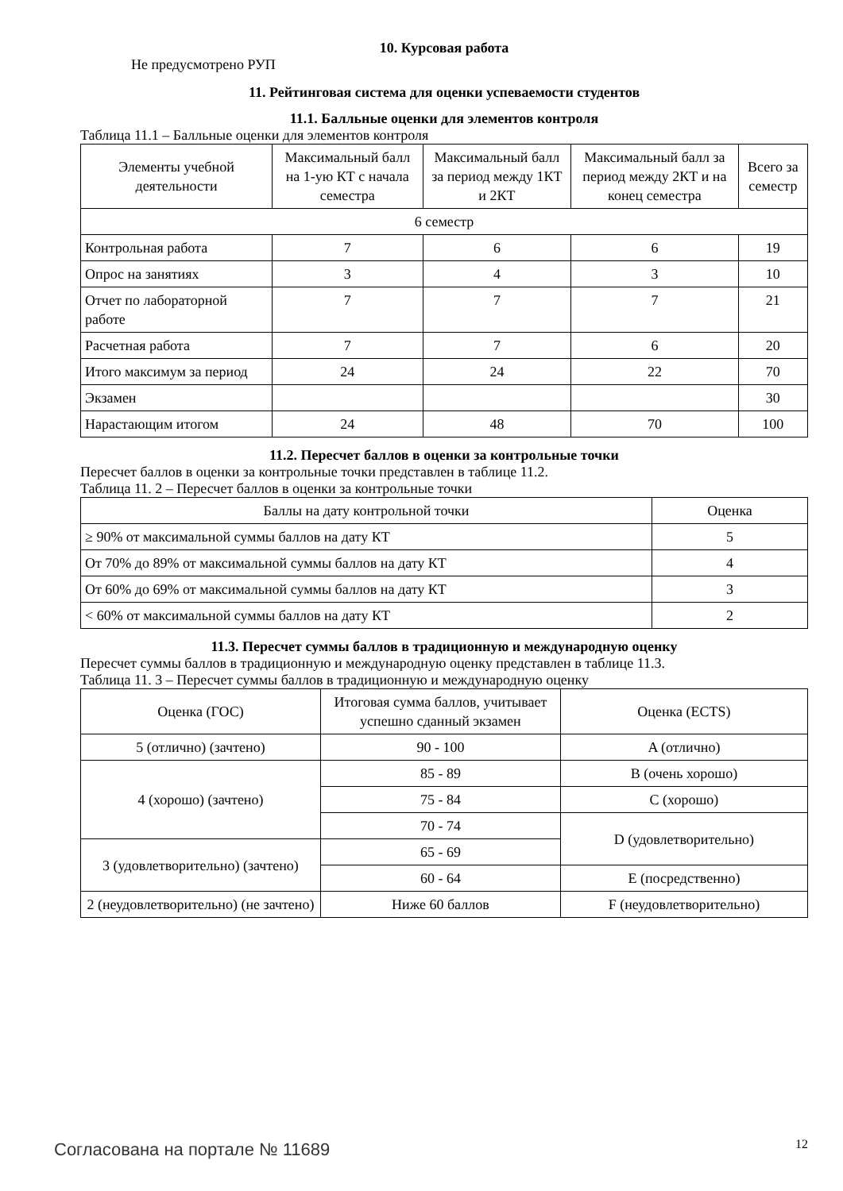10. Курсовая работа
Не предусмотрено РУП
11. Рейтинговая система для оценки успеваемости студентов
11.1. Балльные оценки для элементов контроля
Таблица 11.1 – Балльные оценки для элементов контроля
| Элементы учебной деятельности | Максимальный балл на 1-ую КТ с начала семестра | Максимальный балл за период между 1КТ и 2КТ | Максимальный балл за период между 2КТ и на конец семестра | Всего за семестр |
| --- | --- | --- | --- | --- |
| 6 семестр | | | | |
| Контрольная работа | 7 | 6 | 6 | 19 |
| Опрос на занятиях | 3 | 4 | 3 | 10 |
| Отчет по лабораторной работе | 7 | 7 | 7 | 21 |
| Расчетная работа | 7 | 7 | 6 | 20 |
| Итого максимум за период | 24 | 24 | 22 | 70 |
| Экзамен | | | | 30 |
| Нарастающим итогом | 24 | 48 | 70 | 100 |
11.2. Пересчет баллов в оценки за контрольные точки
Пересчет баллов в оценки за контрольные точки представлен в таблице 11.2.
Таблица 11. 2 – Пересчет баллов в оценки за контрольные точки
| Баллы на дату контрольной точки | Оценка |
| --- | --- |
| ≥ 90% от максимальной суммы баллов на дату КТ | 5 |
| От 70% до 89% от максимальной суммы баллов на дату КТ | 4 |
| От 60% до 69% от максимальной суммы баллов на дату КТ | 3 |
| < 60% от максимальной суммы баллов на дату КТ | 2 |
11.3. Пересчет суммы баллов в традиционную и международную оценку
Пересчет суммы баллов в традиционную и международную оценку представлен в таблице 11.3.
Таблица 11. 3 – Пересчет суммы баллов в традиционную и международную оценку
| Оценка (ГОС) | Итоговая сумма баллов, учитывает успешно сданный экзамен | Оценка (ECTS) |
| --- | --- | --- |
| 5 (отлично) (зачтено) | 90 - 100 | A (отлично) |
| 4 (хорошо) (зачтено) | 85 - 89 | B (очень хорошо) |
| | 75 - 84 | C (хорошо) |
| | 70 - 74 | D (удовлетворительно) |
| 3 (удовлетворительно) (зачтено) | 65 - 69 | |
| | 60 - 64 | E (посредственно) |
| 2 (неудовлетворительно) (не зачтено) | Ниже 60 баллов | F (неудовлетворительно) |
Согласована на портале № 11689 12